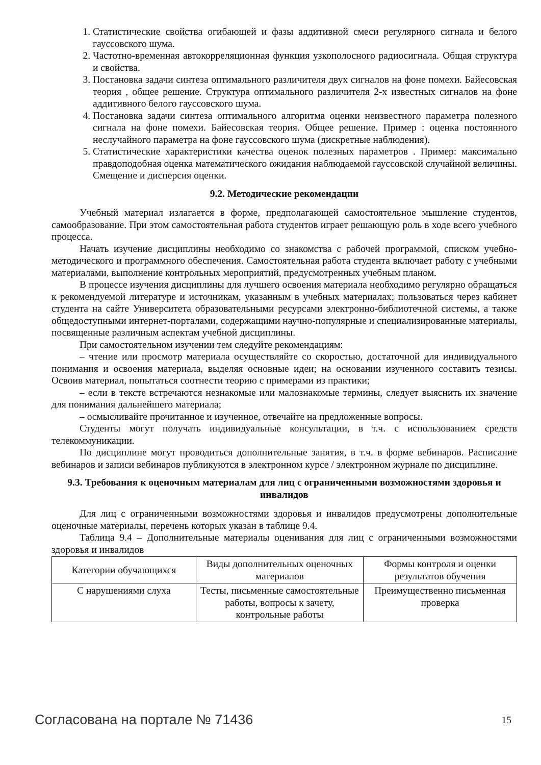1. Статистические свойства огибающей и фазы аддитивной смеси регулярного сигнала и белого гауссовского шума.
2. Частотно-временная автокорреляционная функция узкополосного радиосигнала. Общая структура и свойства.
3. Постановка задачи синтеза оптимального различителя двух сигналов на фоне помехи. Байесовская теория , общее решение. Структура оптимального различителя 2-х известных сигналов на фоне аддитивного белого гауссовского шума.
4. Постановка задачи синтеза оптимального алгоритма оценки неизвестного параметра полезного сигнала на фоне помехи. Байесовская теория. Общее решение. Пример : оценка постоянного неслучайного параметра на фоне гауссовского шума (дискретные наблюдения).
5. Статистические характеристики качества оценок полезных параметров . Пример: максимально правдоподобная оценка математического ожидания наблюдаемой гауссовской случайной величины. Смещение и дисперсия оценки.
9.2. Методические рекомендации
Учебный материал излагается в форме, предполагающей самостоятельное мышление студентов, самообразование. При этом самостоятельная работа студентов играет решающую роль в ходе всего учебного процесса.
Начать изучение дисциплины необходимо со знакомства с рабочей программой, списком учебно-методического и программного обеспечения. Самостоятельная работа студента включает работу с учебными материалами, выполнение контрольных мероприятий, предусмотренных учебным планом.
В процессе изучения дисциплины для лучшего освоения материала необходимо регулярно обращаться к рекомендуемой литературе и источникам, указанным в учебных материалах; пользоваться через кабинет студента на сайте Университета образовательными ресурсами электронно-библиотечной системы, а также общедоступными интернет-порталами, содержащими научно-популярные и специализированные материалы, посвященные различным аспектам учебной дисциплины.
При самостоятельном изучении тем следуйте рекомендациям:
– чтение или просмотр материала осуществляйте со скоростью, достаточной для индивидуального понимания и освоения материала, выделяя основные идеи; на основании изученного составить тезисы. Освоив материал, попытаться соотнести теорию с примерами из практики;
– если в тексте встречаются незнакомые или малознакомые термины, следует выяснить их значение для понимания дальнейшего материала;
– осмысливайте прочитанное и изученное, отвечайте на предложенные вопросы.
Студенты могут получать индивидуальные консультации, в т.ч. с использованием средств телекоммуникации.
По дисциплине могут проводиться дополнительные занятия, в т.ч. в форме вебинаров. Расписание вебинаров и записи вебинаров публикуются в электронном курсе / электронном журнале по дисциплине.
9.3. Требования к оценочным материалам для лиц с ограниченными возможностями здоровья и инвалидов
Для лиц с ограниченными возможностями здоровья и инвалидов предусмотрены дополнительные оценочные материалы, перечень которых указан в таблице 9.4.
Таблица 9.4 – Дополнительные материалы оценивания для лиц с ограниченными возможностями здоровья и инвалидов
| Категории обучающихся | Виды дополнительных оценочных материалов | Формы контроля и оценки результатов обучения |
| --- | --- | --- |
| С нарушениями слуха | Тесты, письменные самостоятельные работы, вопросы к зачету, контрольные работы | Преимущественно письменная проверка |
Согласована на портале № 71436 15